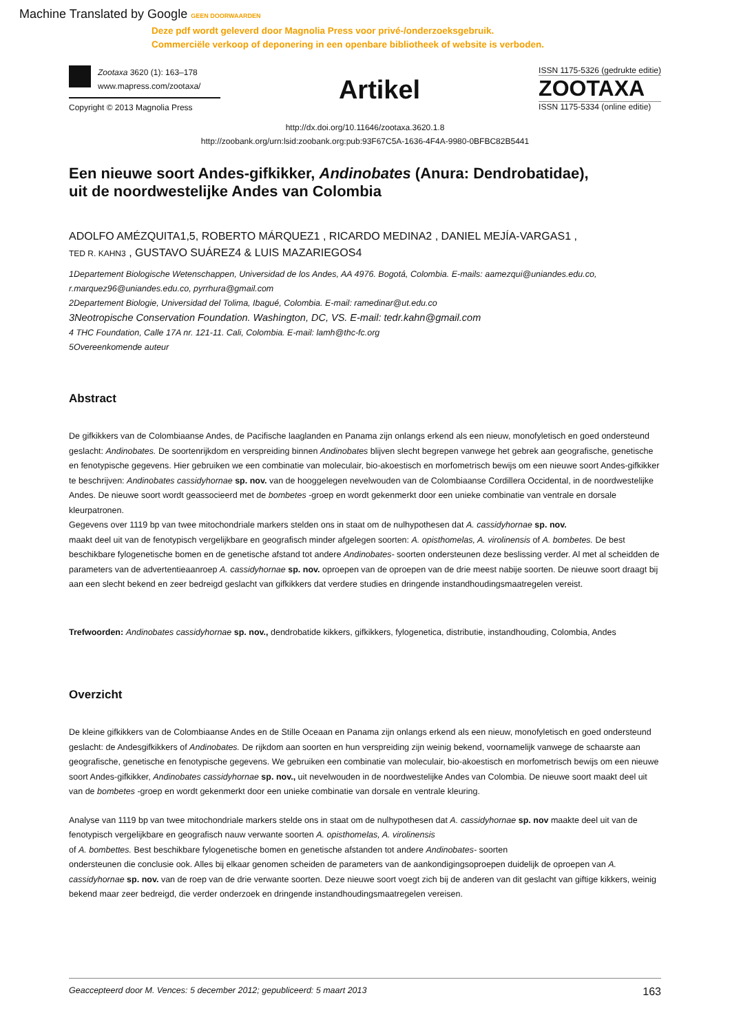Machine Translated by Google GEEN DOORWAARDEN
Deze pdf wordt geleverd door Magnolia Press voor privé-/onderzoeksgebruik.
Commerciële verkoop of deponering in een openbare bibliotheek of website is verboden.
Zootaxa 3620 (1): 163–178
www.mapress.com/zootaxa/
Copyright © 2013 Magnolia Press
Artikel
ISSN 1175-5326 (gedrukte editie)
ZOOTAXA
ISSN 1175-5334 (online editie)
http://dx.doi.org/10.11646/zootaxa.3620.1.8
http://zoobank.org/urn:lsid:zoobank.org:pub:93F67C5A-1636-4F4A-9980-0BFBC82B5441
Een nieuwe soort Andes-gifkikker, Andinobates (Anura: Dendrobatidae),
uit de noordwestelijke Andes van Colombia
ADOLFO AMÉZQUITA1,5, ROBERTO MÁRQUEZ1 , RICARDO MEDINA2 , DANIEL MEJÍA-VARGAS1 ,
TED R. KAHN3 , GUSTAVO SUÁREZ4 & LUIS MAZARIEGOS4
1Departement Biologische Wetenschappen, Universidad de los Andes, AA 4976. Bogotá, Colombia. E-mails: aamezqui@uniandes.edu.co, r.marquez96@uniandes.edu.co, pyrrhura@gmail.com
2Departement Biologie, Universidad del Tolima, Ibagué, Colombia. E-mail: ramedinar@ut.edu.co
3Neotropische Conservation Foundation. Washington, DC, VS. E-mail: tedr.kahn@gmail.com
4 THC Foundation, Calle 17A nr. 121-11. Cali, Colombia. E-mail: lamh@thc-fc.org
5Overeenkomende auteur
Abstract
De gifkikkers van de Colombiaanse Andes, de Pacifische laaglanden en Panama zijn onlangs erkend als een nieuw, monofyletisch en goed ondersteund geslacht: Andinobates. De soortenrijkdom en verspreiding binnen Andinobates blijven slecht begrepen vanwege het gebrek aan geografische, genetische en fenotypische gegevens. Hier gebruiken we een combinatie van moleculair, bio-akoestisch en morfometrisch bewijs om een nieuwe soort Andes-gifkikker te beschrijven: Andinobates cassidyhornae sp. nov. van de hooggelegen nevelwouden van de Colombiaanse Cordillera Occidental, in de noordwestelijke Andes. De nieuwe soort wordt geassocieerd met de bombetes -groep en wordt gekenmerkt door een unieke combinatie van ventrale en dorsale kleurpatronen.
Gegevens over 1119 bp van twee mitochondriale markers stelden ons in staat om de nulhypothesen dat A. cassidyhornae sp. nov.
maakt deel uit van de fenotypisch vergelijkbare en geografisch minder afgelegen soorten: A. opisthomelas, A. virolinensis of A. bombetes. De best beschikbare fylogenetische bomen en de genetische afstand tot andere Andinobates- soorten ondersteunen deze beslissing verder. Al met al scheidden de parameters van de advertentieaanroep A. cassidyhornae sp. nov. oproepen van de oproepen van de drie meest nabije soorten. De nieuwe soort draagt bij aan een slecht bekend en zeer bedreigd geslacht van gifkikkers dat verdere studies en dringende instandhoudingsmaatregelen vereist.
Trefwoorden: Andinobates cassidyhornae sp. nov., dendrobatide kikkers, gifkikkers, fylogenetica, distributie, instandhouding, Colombia, Andes
Overzicht
De kleine gifkikkers van de Colombiaanse Andes en de Stille Oceaan en Panama zijn onlangs erkend als een nieuw, monofyletisch en goed ondersteund geslacht: de Andesgifkikkers of Andinobates. De rijkdom aan soorten en hun verspreiding zijn weinig bekend, voornamelijk vanwege de schaarste aan geografische, genetische en fenotypische gegevens. We gebruiken een combinatie van moleculair, bio-akoestisch en morfometrisch bewijs om een nieuwe soort Andes-gifkikker, Andinobates cassidyhornae sp. nov., uit nevelwouden in de noordwestelijke Andes van Colombia. De nieuwe soort maakt deel uit van de bombetes -groep en wordt gekenmerkt door een unieke combinatie van dorsale en ventrale kleuring.
Analyse van 1119 bp van twee mitochondriale markers stelde ons in staat om de nulhypothesen dat A. cassidyhornae sp. nov maakte deel uit van de fenotypisch vergelijkbare en geografisch nauw verwante soorten A. opisthomelas, A. virolinensis
of A. bombettes. Best beschikbare fylogenetische bomen en genetische afstanden tot andere Andinobates- soorten
ondersteunen die conclusie ook. Alles bij elkaar genomen scheiden de parameters van de aankondigingsoproepen duidelijk de oproepen van A. cassidyhornae sp. nov. van de roep van de drie verwante soorten. Deze nieuwe soort voegt zich bij de anderen van dit geslacht van giftige kikkers, weinig bekend maar zeer bedreigd, die verder onderzoek en dringende instandhoudingsmaatregelen vereisen.
Geaccepteerd door M. Vences: 5 december 2012; gepubliceerd: 5 maart 2013 163